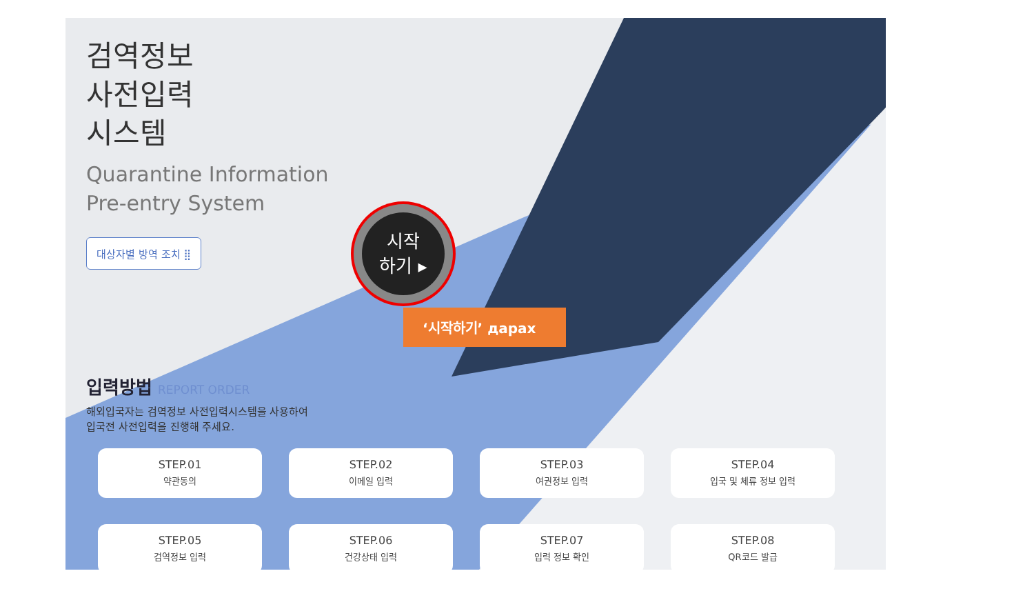검역정보
사전입력
시스템
Quarantine Information
Pre-entry System
대상자별 방역 조치 ⣿
시작
하기 ▸
‘시작하기’ дарах
입력방법
REPORT ORDER
해외입국자는 검역정보 사전입력시스템을 사용하여
입국전 사전입력을 진행해 주세요.
STEP.01
약관동의
STEP.02
이메일 입력
STEP.03
여권정보 입력
STEP.04
입국 및 체류 정보 입력
STEP.05
검역정보 입력
STEP.06
건강상태 입력
STEP.07
입력 정보 확인
STEP.08
QR코드 발급